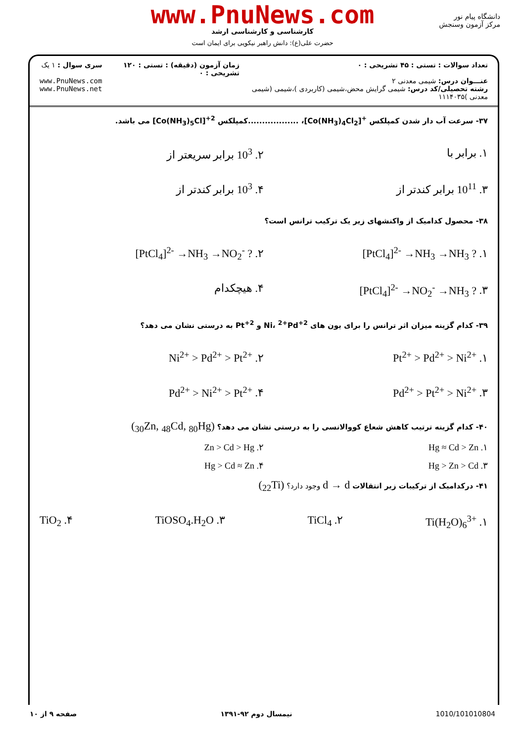دانشگاه پیام نور
مرکز آزمون وسنجش
www.PnuNews.com
کارشناسی و کارشناسی ارشد
حضرت علی(ع): دانش راهبر نیکویی برای ایمان است
تعداد سوالات : تستی : ۴۵ تشریحی : ۰
عنـــوان درس: شیمی معدنی ۲
رشته تحصیلی/کد درس: شیمی گرایش محض،شیمی (کاربردی )،شیمی (شیمی معدنی )۱۱۱۴۰۳۵
زمان آزمون (دقیقه) : تستی : ۱۲۰ تشریحی : ۰
سری سوال : ۱ یک
www.PnuNews.com
www.PnuNews.net
۳۷- سرعت آب دار شدن کمپلکس <sup>+</sup>[Co(NH<sub>3</sub>)<sub>4</sub>Cl<sub>2</sub>]، ..................کمپلکس <sup>2+</sup>[Co(NH<sub>3</sub>)<sub>5</sub>Cl] می باشد.
۱. برابر با ۲. 10<sup>3</sup> برابر سریعتر از
۳. 10<sup>11</sup> برابر کندتر از ۴. 10<sup>3</sup> برابر کندتر از
۳۸- محصول کدامیک از واکنشهای زیر یک ترکیب ترانس است؟
۱. [PtCl<sub>4</sub>]<sup>2-</sup> →NH<sub>3</sub> →NH<sub>3</sub> ? ۲. [PtCl<sub>4</sub>]<sup>2-</sup> →NH<sub>3</sub> →NO<sub>2</sub><sup>-</sup> ?
۳. [PtCl<sub>4</sub>]<sup>2-</sup> →NO<sub>2</sub><sup>-</sup> →NH<sub>3</sub> ? ۴. هیچکدام
۳۹- کدام گزینه میزان اثر ترانس را برای یون های <sup>2+</sup>Ni، <sup>2+</sup>Pd و <sup>2+</sup>Pt به درستی نشان می دهد؟
۱. Pt<sup>2+</sup> > Pd<sup>2+</sup> > Ni<sup>2+</sup> ۲. Ni<sup>2+</sup> > Pd<sup>2+</sup> > Pt<sup>2+</sup>
۳. Pd<sup>2+</sup> > Pt<sup>2+</sup> > Ni<sup>2+</sup> ۴. Pd<sup>2+</sup> > Ni<sup>2+</sup> > Pt<sup>2+</sup>
۴۰- کدام گزینه ترتیب کاهش شعاع کووالانسی را به درستی نشان می دهد؟ (<sub>30</sub>Zn, <sub>48</sub>Cd, <sub>80</sub>Hg)
۱. Hg ≈ Cd > Zn ۲. Zn > Cd > Hg
۳. Hg > Zn > Cd ۴. Hg > Cd ≈ Zn
۴۱- درکدامیک از ترکیبات زیر انتقالات d → d وجود دارد؟ (<sub>22</sub>Ti)
۱. Ti(H<sub>2</sub>O)<sub>6</sub><sup>3+</sup> ۲. TiCl<sub>4</sub> ۳. TiOSO<sub>4</sub>.H<sub>2</sub>O ۴. TiO<sub>2</sub>
صفحه ۹ از ۱۰ نیمسال دوم ۹۲-۱۳۹۱ 1010/101010804